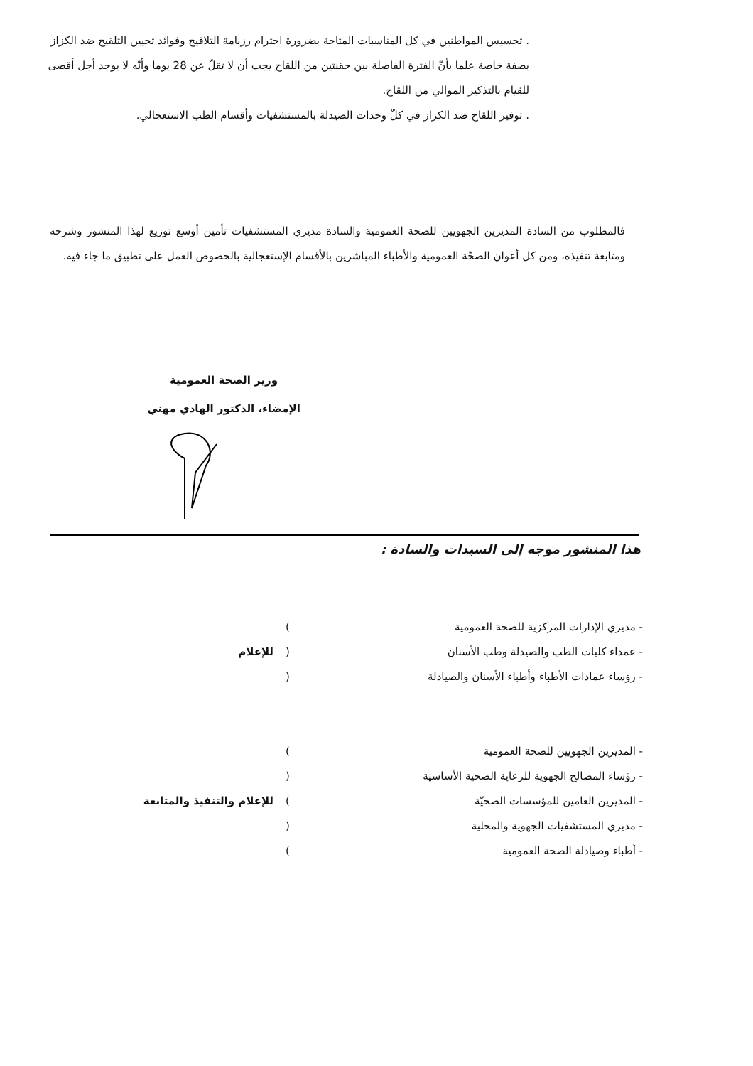. تحسيس المواطنين في كل المناسبات المتاحة بضرورة احترام رزنامة التلاقيح وفوائد تحيين التلقيح ضد الكزاز بصفة خاصة علما بأنّ الفترة الفاصلة بين حقنتين من اللقاح يجب أن لا تقلّ عن 28 يوما وأنّه لا يوجد أجل أقصى للقيام بالتذكير الموالي من اللقاح.
. توفير اللقاح ضد الكزاز في كلّ وحدات الصيدلة بالمستشفيات وأقسام الطب الاستعجالي.
فالمطلوب من السادة المديرين الجهويين للصحة العمومية والسادة مديري المستشفيات تأمين أوسع توزيع لهذا المنشور وشرحه ومتابعة تنفيذه، ومن كل أعوان الصحّة العمومية والأطباء المباشرين بالأقسام الإستعجالية بالخصوص العمل على تطبيق ما جاء فيه.
وزير الصحة العمومية
الإمضاء، الدكتور الهادي مهني
هذا المنشور موجه إلى السيدات والسادة :
- مديري الإدارات المركزية للصحة العمومية)
- عمداء كليات الطب والصيدلة وطب الأسنان (للإعلام
- رؤساء عمادات الأطباء وأطباء الأسنان والصيادلة (
- المديرين الجهويين للصحة العمومية)
- رؤساء المصالح الجهوية للرعاية الصحية الأساسية (
- المديرين العامين للمؤسسات الصحيّة) للإعلام والتنفيذ والمتابعة
- مديري المستشفيات الجهوية والمحلية (
- أطباء وصيادلة الصحة العمومية)